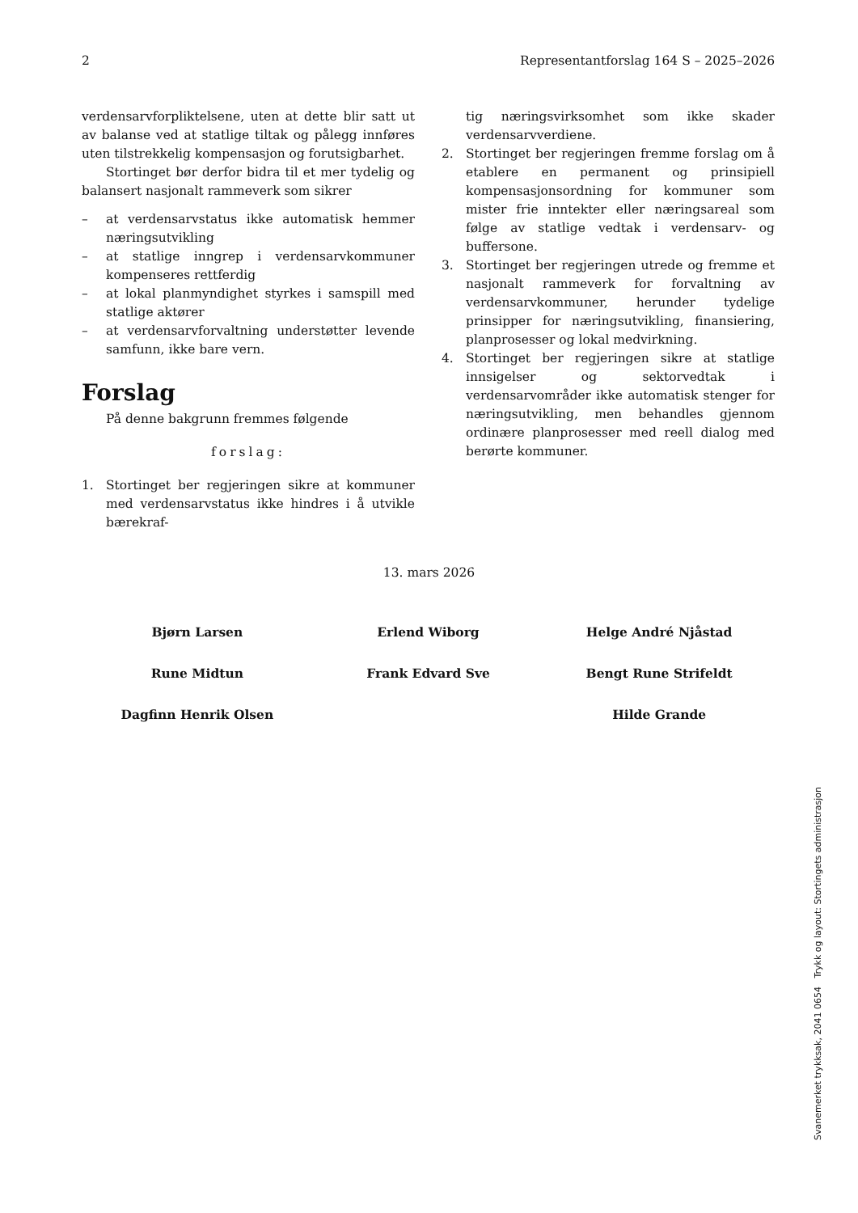2 Representantforslag 164 S – 2025–2026
verdensarvforpliktelsene, uten at dette blir satt ut av balanse ved at statlige tiltak og pålegg innføres uten tilstrekkelig kompensasjon og forutsigbarhet.
Stortinget bør derfor bidra til et mer tydelig og balansert nasjonalt rammeverk som sikrer
– at verdensarvstatus ikke automatisk hemmer næringsutvikling
– at statlige inngrep i verdensarvkommuner kompenseres rettferdig
– at lokal planmyndighet styrkes i samspill med statlige aktører
– at verdensarvforvaltning understøtter levende samfunn, ikke bare vern.
Forslag
På denne bakgrunn fremmes følgende
forslag:
1. Stortinget ber regjeringen sikre at kommuner med verdensarvstatus ikke hindres i å utvikle bærekraf-
tig næringsvirksomhet som ikke skader verdensarvverdiene.
2. Stortinget ber regjeringen fremme forslag om å etablere en permanent og prinsipiell kompensasjonsordning for kommuner som mister frie inntekter eller næringsareal som følge av statlige vedtak i verdensarv- og buffersone.
3. Stortinget ber regjeringen utrede og fremme et nasjonalt rammeverk for forvaltning av verdensarvkommuner, herunder tydelige prinsipper for næringsutvikling, finansiering, planprosesser og lokal medvirkning.
4. Stortinget ber regjeringen sikre at statlige innsigelser og sektorvedtak i verdensarvområder ikke automatisk stenger for næringsutvikling, men behandles gjennom ordinære planprosesser med reell dialog med berørte kommuner.
13. mars 2026
Bjørn Larsen
Erlend Wiborg
Helge André Njåstad
Rune Midtun
Frank Edvard Sve
Bengt Rune Strifeldt
Dagfinn Henrik Olsen
Hilde Grande
Svanemerket trykksak, 2041 0654 Trykk og layout: Stortingets administrasjon